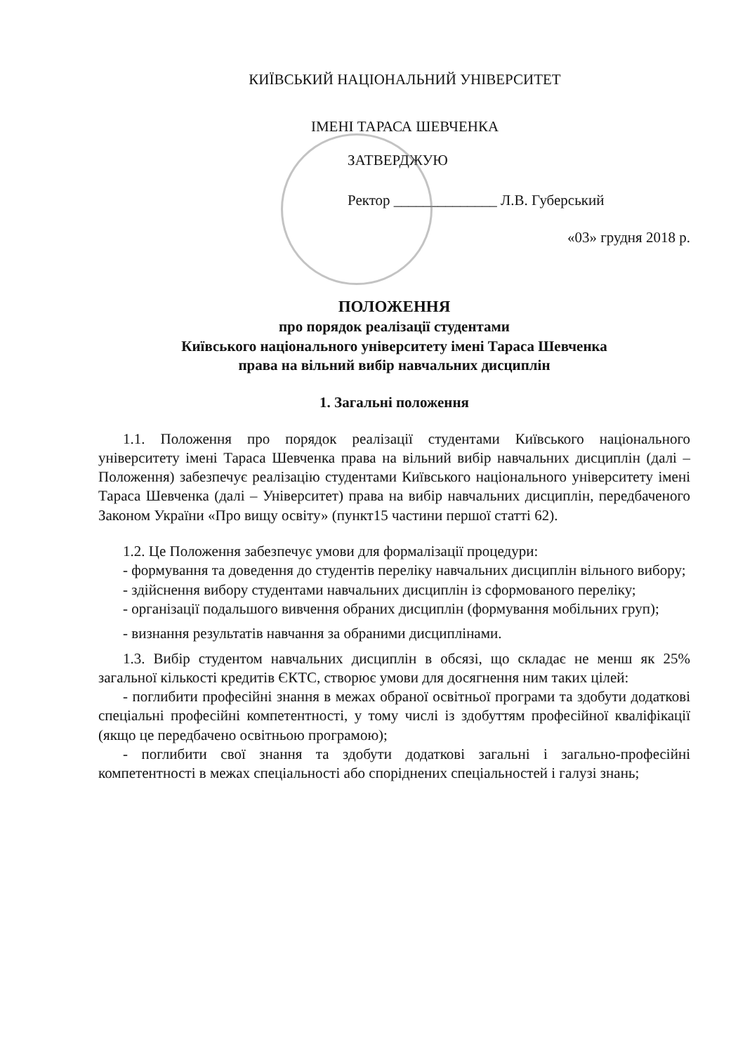КИЇВСЬКИЙ НАЦІОНАЛЬНИЙ УНІВЕРСИТЕТ
ІМЕНІ ТАРАСА ШЕВЧЕНКА
ЗАТВЕРДЖУЮ
Ректор ______________ Л.В. Губерський
«03» грудня 2018 р.
ПОЛОЖЕННЯ
про порядок реалізації студентами
Київського національного університету імені Тараса Шевченка
права на вільний вибір навчальних дисциплін
1. Загальні положення
1.1. Положення про порядок реалізації студентами Київського національного університету імені Тараса Шевченка права на вільний вибір навчальних дисциплін (далі – Положення) забезпечує реалізацію студентами Київського національного університету імені Тараса Шевченка (далі – Університет) права на вибір навчальних дисциплін, передбаченого Законом України «Про вищу освіту» (пункт15 частини першої статті 62).
1.2. Це Положення забезпечує умови для формалізації процедури:
- формування та доведення до студентів переліку навчальних дисциплін вільного вибору;
- здійснення вибору студентами навчальних дисциплін із сформованого переліку;
- організації подальшого вивчення обраних дисциплін (формування мобільних груп);
- визнання результатів навчання за обраними дисциплінами.
1.3. Вибір студентом навчальних дисциплін в обсязі, що складає не менш як 25% загальної кількості кредитів ЄКТС, створює умови для досягнення ним таких цілей:
- поглибити професійні знання в межах обраної освітньої програми та здобути додаткові спеціальні професійні компетентності, у тому числі із здобуттям професійної кваліфікації (якщо це передбачено освітньою програмою);
- поглибити свої знання та здобути додаткові загальні і загально-професійні компетентності в межах спеціальності або споріднених спеціальностей і галузі знань;